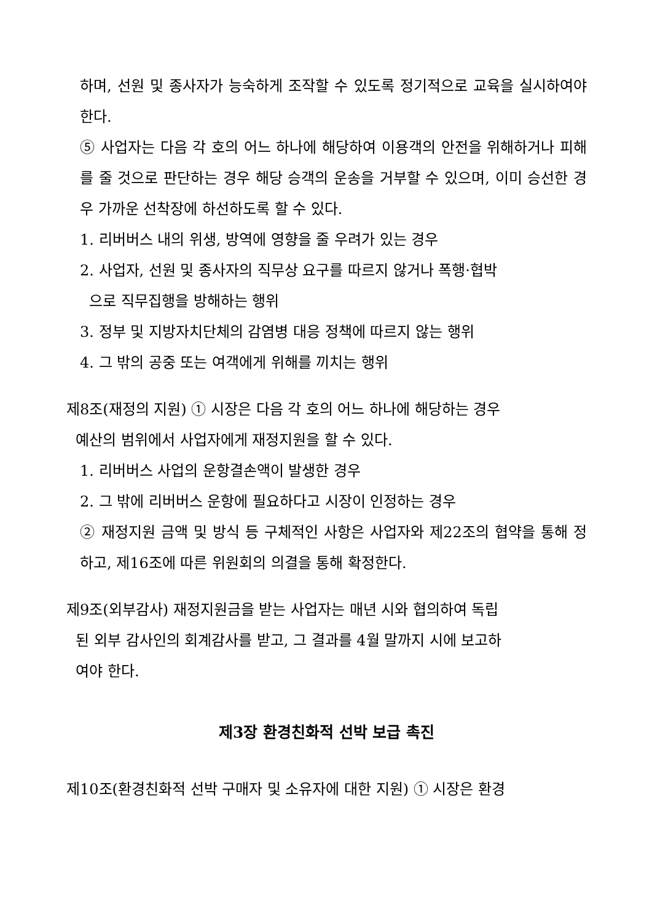하며, 선원 및 종사자가 능숙하게 조작할 수 있도록 정기적으로 교육을 실시하여야 한다.
⑤ 사업자는 다음 각 호의 어느 하나에 해당하여 이용객의 안전을 위해하거나 피해를 줄 것으로 판단하는 경우 해당 승객의 운송을 거부할 수 있으며, 이미 승선한 경우 가까운 선착장에 하선하도록 할 수 있다.
1. 리버버스 내의 위생, 방역에 영향을 줄 우려가 있는 경우
2. 사업자, 선원 및 종사자의 직무상 요구를 따르지 않거나 폭행·협박
으로 직무집행을 방해하는 행위
3. 정부 및 지방자치단체의 감염병 대응 정책에 따르지 않는 행위
4. 그 밖의 공중 또는 여객에게 위해를 끼치는 행위
제8조(재정의 지원) ① 시장은 다음 각 호의 어느 하나에 해당하는 경우
예산의 범위에서 사업자에게 재정지원을 할 수 있다.
1. 리버버스 사업의 운항결손액이 발생한 경우
2. 그 밖에 리버버스 운항에 필요하다고 시장이 인정하는 경우
② 재정지원 금액 및 방식 등 구체적인 사항은 사업자와 제22조의 협약을 통해 정하고, 제16조에 따른 위원회의 의결을 통해 확정한다.
제9조(외부감사) 재정지원금을 받는 사업자는 매년 시와 협의하여 독립
된 외부 감사인의 회계감사를 받고, 그 결과를 4월 말까지 시에 보고하
여야 한다.
제3장 환경친화적 선박 보급 촉진
제10조(환경친화적 선박 구매자 및 소유자에 대한 지원) ① 시장은 환경